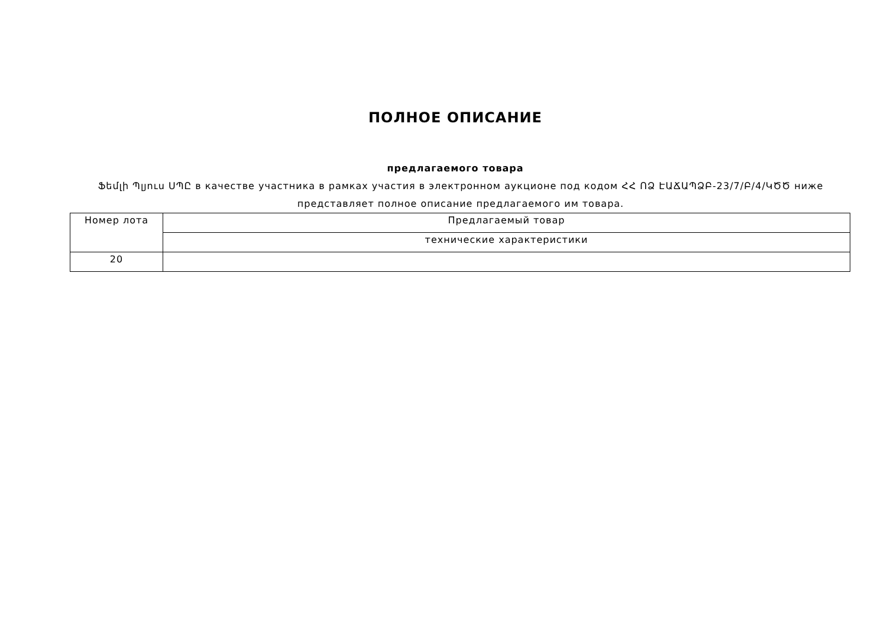ПОЛНОЕ ОПИСАНИЕ
предлагаемого товара
Ֆեմլի Պլյուս ՍՊԸ в качестве участника в рамках участия в электронном аукционе под кодом ՀՀ ՈՁ ԷԱՃԱՊՁԲ-23/7/Բ/4/ԿԾԾ ниже представляет полное описание предлагаемого им товара.
| Номер лота | Предлагаемый товар |
| --- | --- |
| | технические характеристики |
| 20 | |